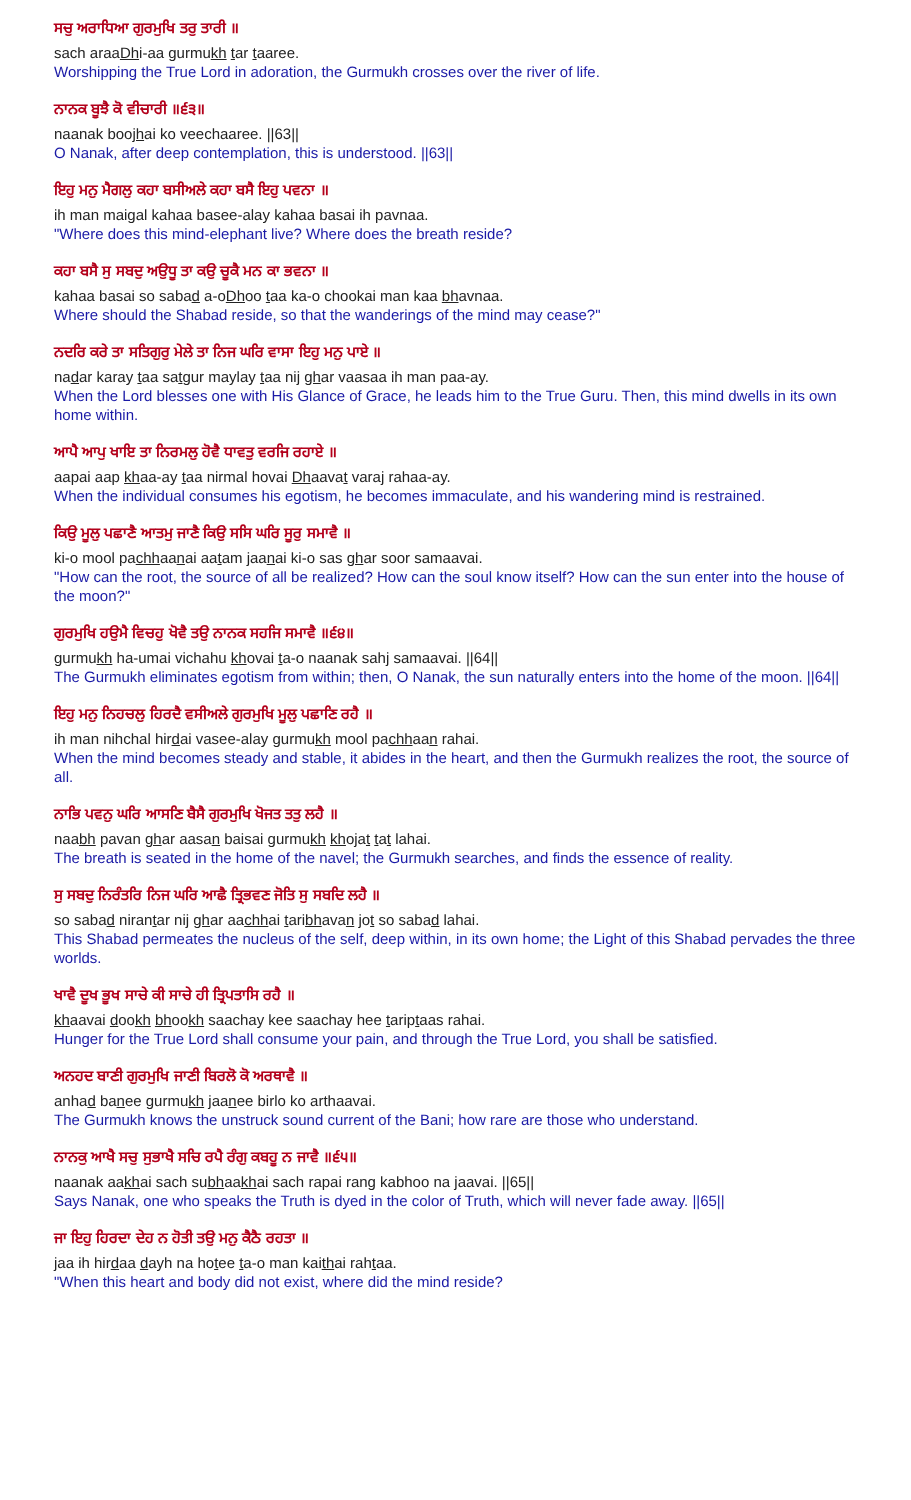ਸਚੁ ਅਰਾਧਿਆ ਗੁਰਮੁਖਿ ਤਰੁ ਤਾਰੀ ॥
sach araaDhi-aa gurmukh tar taaree.
Worshipping the True Lord in adoration, the Gurmukh crosses over the river of life.
ਨਾਨਕ ਬੂਝੈ ਕੋ ਵੀਚਾਰੀ ॥੬੩॥
naanak boojhai ko veechaaree. ||63||
O Nanak, after deep contemplation, this is understood. ||63||
ਇਹੁ ਮਨੁ ਮੈਗਲੁ ਕਹਾ ਬਸੀਅਲੇ ਕਹਾ ਬਸੈ ਇਹੁ ਪਵਨਾ ॥
ih man maigal kahaa basee-alay kahaa basai ih pavnaa.
"Where does this mind-elephant live? Where does the breath reside?
ਕਹਾ ਬਸੈ ਸੁ ਸਬਦੁ ਅਉਧੂ ਤਾ ਕਉ ਚੂਕੈ ਮਨ ਕਾ ਭਵਨਾ ॥
kahaa basai so sabad a-oDhoo taa ka-o chookai man kaa bhavnaa.
Where should the Shabad reside, so that the wanderings of the mind may cease?"
ਨਦਰਿ ਕਰੇ ਤਾ ਸਤਿਗੁਰੁ ਮੇਲੇ ਤਾ ਨਿਜ ਘਰਿ ਵਾਸਾ ਇਹੁ ਮਨੁ ਪਾਏ ॥
nadar karay taa satgur maylay taa nij ghar vaasaa ih man paa-ay.
When the Lord blesses one with His Glance of Grace, he leads him to the True Guru. Then, this mind dwells in its own home within.
ਆਪੈ ਆਪੁ ਖਾਇ ਤਾ ਨਿਰਮਲੁ ਹੋਵੈ ਧਾਵਤੁ ਵਰਜਿ ਰਹਾਏ ॥
aapai aap khaa-ay taa nirmal hovai Dhaavat varaj rahaa-ay.
When the individual consumes his egotism, he becomes immaculate, and his wandering mind is restrained.
ਕਿਉ ਮੂਲੁ ਪਛਾਣੈ ਆਤਮੁ ਜਾਣੈ ਕਿਉ ਸਸਿ ਘਰਿ ਸੂਰੁ ਸਮਾਵੈ ॥
ki-o mool pachhaanai aatam jaanai ki-o sas ghar soor samaavai.
"How can the root, the source of all be realized? How can the soul know itself? How can the sun enter into the house of the moon?"
ਗੁਰਮੁਖਿ ਹਉਮੈ ਵਿਚਹੁ ਖੋਵੈ ਤਉ ਨਾਨਕ ਸਹਜਿ ਸਮਾਵੈ ॥੬੪॥
gurmukh ha-umai vichahu khovai ta-o naanak sahj samaavai. ||64||
The Gurmukh eliminates egotism from within; then, O Nanak, the sun naturally enters into the home of the moon. ||64||
ਇਹੁ ਮਨੁ ਨਿਹਚਲੁ ਹਿਰਦੈ ਵਸੀਅਲੇ ਗੁਰਮੁਖਿ ਮੂਲੁ ਪਛਾਣਿ ਰਹੈ ॥
ih man nihchal hirdai vasee-alay gurmukh mool pachhaan rahai.
When the mind becomes steady and stable, it abides in the heart, and then the Gurmukh realizes the root, the source of all.
ਨਾਭਿ ਪਵਨੁ ਘਰਿ ਆਸਣਿ ਬੈਸੈ ਗੁਰਮੁਖਿ ਖੋਜਤ ਤਤੁ ਲਹੈ ॥
naabh pavan ghar aasan baisai gurmukh khojat tat lahai.
The breath is seated in the home of the navel; the Gurmukh searches, and finds the essence of reality.
ਸੁ ਸਬਦੁ ਨਿਰੰਤਰਿ ਨਿਜ ਘਰਿ ਆਛੈ ਤ੍ਰਿਭਵਣ ਜੋਤਿ ਸੁ ਸਬਦਿ ਲਹੈ ॥
so sabad nirantar nij ghar aachhai taribhavan jot so sabad lahai.
This Shabad permeates the nucleus of the self, deep within, in its own home; the Light of this Shabad pervades the three worlds.
ਖਾਵੈ ਦੂਖ ਭੂਖ ਸਾਚੇ ਕੀ ਸਾਚੇ ਹੀ ਤ੍ਰਿਪਤਾਸਿ ਰਹੈ ॥
khaavai dookh bhookh saachay kee saachay hee tariptaas rahai.
Hunger for the True Lord shall consume your pain, and through the True Lord, you shall be satisfied.
ਅਨਹਦ ਬਾਣੀ ਗੁਰਮੁਖਿ ਜਾਣੀ ਬਿਰਲੋ ਕੋ ਅਰਥਾਵੈ ॥
anhad banee gurmukh jaanee birlo ko arthaavai.
The Gurmukh knows the unstruck sound current of the Bani; how rare are those who understand.
ਨਾਨਕੁ ਆਖੈ ਸਚੁ ਸੁਭਾਖੈ ਸਚਿ ਰਪੈ ਰੰਗੁ ਕਬਹੂ ਨ ਜਾਵੈ ॥੬੫॥
naanak aakhai sach subhaakhai sach rapai rang kabhoo na jaavai. ||65||
Says Nanak, one who speaks the Truth is dyed in the color of Truth, which will never fade away. ||65||
ਜਾ ਇਹੁ ਹਿਰਦਾ ਦੇਹ ਨ ਹੋਤੀ ਤਉ ਮਨੁ ਕੈਠੈ ਰਹਤਾ ॥
jaa ih hirdaa dayh na hotee ta-o man kaithai rahtaa.
"When this heart and body did not exist, where did the mind reside?